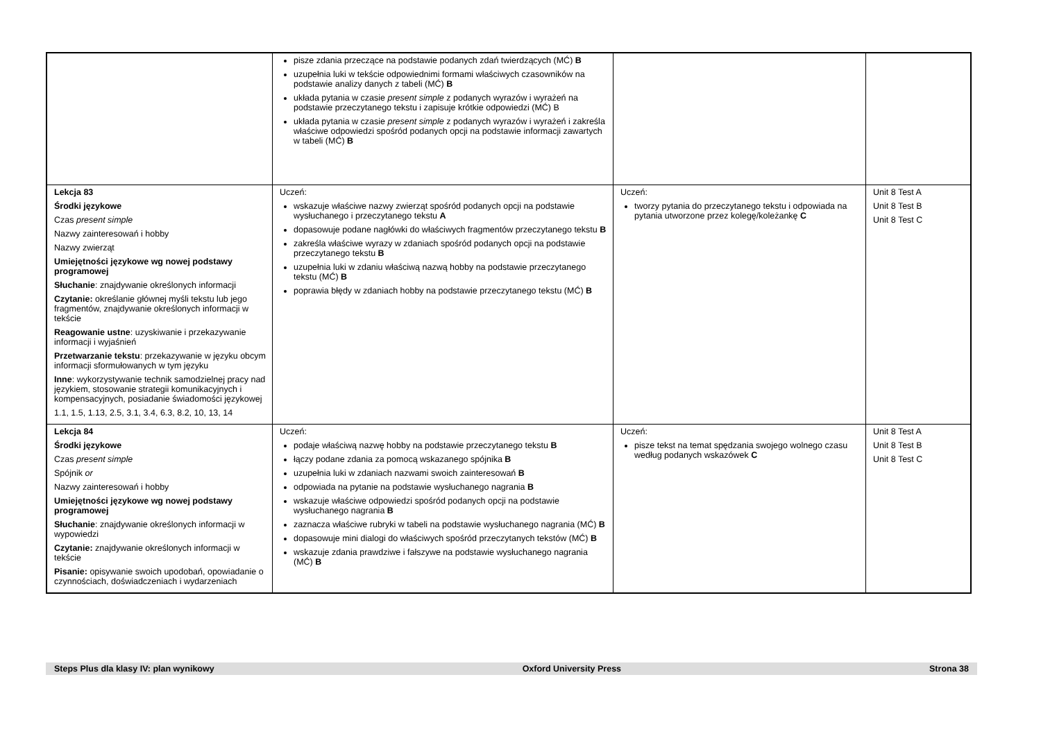| | pisze zdania przeczące na podstawie podanych zdań twierdzących (MĆ) B uzupełnia luki w tekście odpowiednimi formami właściwych czasowników na podstawie analizy danych z tabeli (MĆ) B układa pytania w czasie present simple z podanych wyrazów i wyrażeń na podstawie przeczytanego tekstu i zapisuje krótkie odpowiedzi (MĆ) B układa pytania w czasie present simple z podanych wyrazów i wyrażeń i zakreśla właściwe odpowiedzi spośród podanych opcji na podstawie informacji zawartych w tabeli (MĆ) B | | |
| Lekcja 83 Środki językowe Czas present simple Nazwy zainteresowań i hobby Nazwy zwierząt Umiejętności językowe wg nowej podstawy programowej Słuchanie : znajdywanie określonych informacji Czytanie: określanie głównej myśli tekstu lub jego fragmentów, znajdywanie określonych informacji w tekście Reagowanie ustne : uzyskiwanie i przekazywanie informacji i wyjaśnień Przetwarzanie tekstu : przekazywanie w języku obcym informacji sformułowanych w tym języku Inne : wykorzystywanie technik samodzielnej pracy nad językiem, stosowanie strategii komunikacyjnych i kompensacyjnych, posiadanie świadomości językowej 1.1, 1.5, 1.13, 2.5, 3.1, 3.4, 6.3, 8.2, 10, 13, 14 | Uczeń: wskazuje właściwe nazwy zwierząt spośród podanych opcji na podstawie wysłuchanego i przeczytanego tekstu A dopasowuje podane nagłówki do właściwych fragmentów przeczytanego tekstu B zakreśla właściwe wyrazy w zdaniach spośród podanych opcji na podstawie przeczytanego tekstu B uzupełnia luki w zdaniu właściwą nazwą hobby na podstawie przeczytanego tekstu (MĆ) B poprawia błędy w zdaniach hobby na podstawie przeczytanego tekstu (MĆ) B | Uczeń: tworzy pytania do przeczytanego tekstu i odpowiada na pytania utworzone przez kolegę/koleżankę C | Unit 8 Test A Unit 8 Test B Unit 8 Test C |
| Lekcja 84 Środki językowe Czas present simple Spójnik or Nazwy zainteresowań i hobby Umiejętności językowe wg nowej podstawy programowej Słuchanie : znajdywanie określonych informacji w wypowiedzi Czytanie: znajdywanie określonych informacji w tekście Pisanie: opisywanie swoich upodobań, opowiadanie o czynnościach, doświadczeniach i wydarzeniach | Uczeń: podaje właściwą nazwę hobby na podstawie przeczytanego tekstu B łączy podane zdania za pomocą wskazanego spójnika B uzupełnia luki w zdaniach nazwami swoich zainteresowań B odpowiada na pytanie na podstawie wysłuchanego nagrania B wskazuje właściwe odpowiedzi spośród podanych opcji na podstawie wysłuchanego nagrania B zaznacza właściwe rubryki w tabeli na podstawie wysłuchanego nagrania (MĆ) B dopasowuje mini dialogi do właściwych spośród przeczytanych tekstów (MĆ) B wskazuje zdania prawdziwe i fałszywe na podstawie wysłuchanego nagrania (MĆ) B | Uczeń: pisze tekst na temat spędzania swojego wolnego czasu według podanych wskazówek C | Unit 8 Test A Unit 8 Test B Unit 8 Test C |
Steps Plus dla klasy IV: plan wynikowy Oxford University Press Strona 38